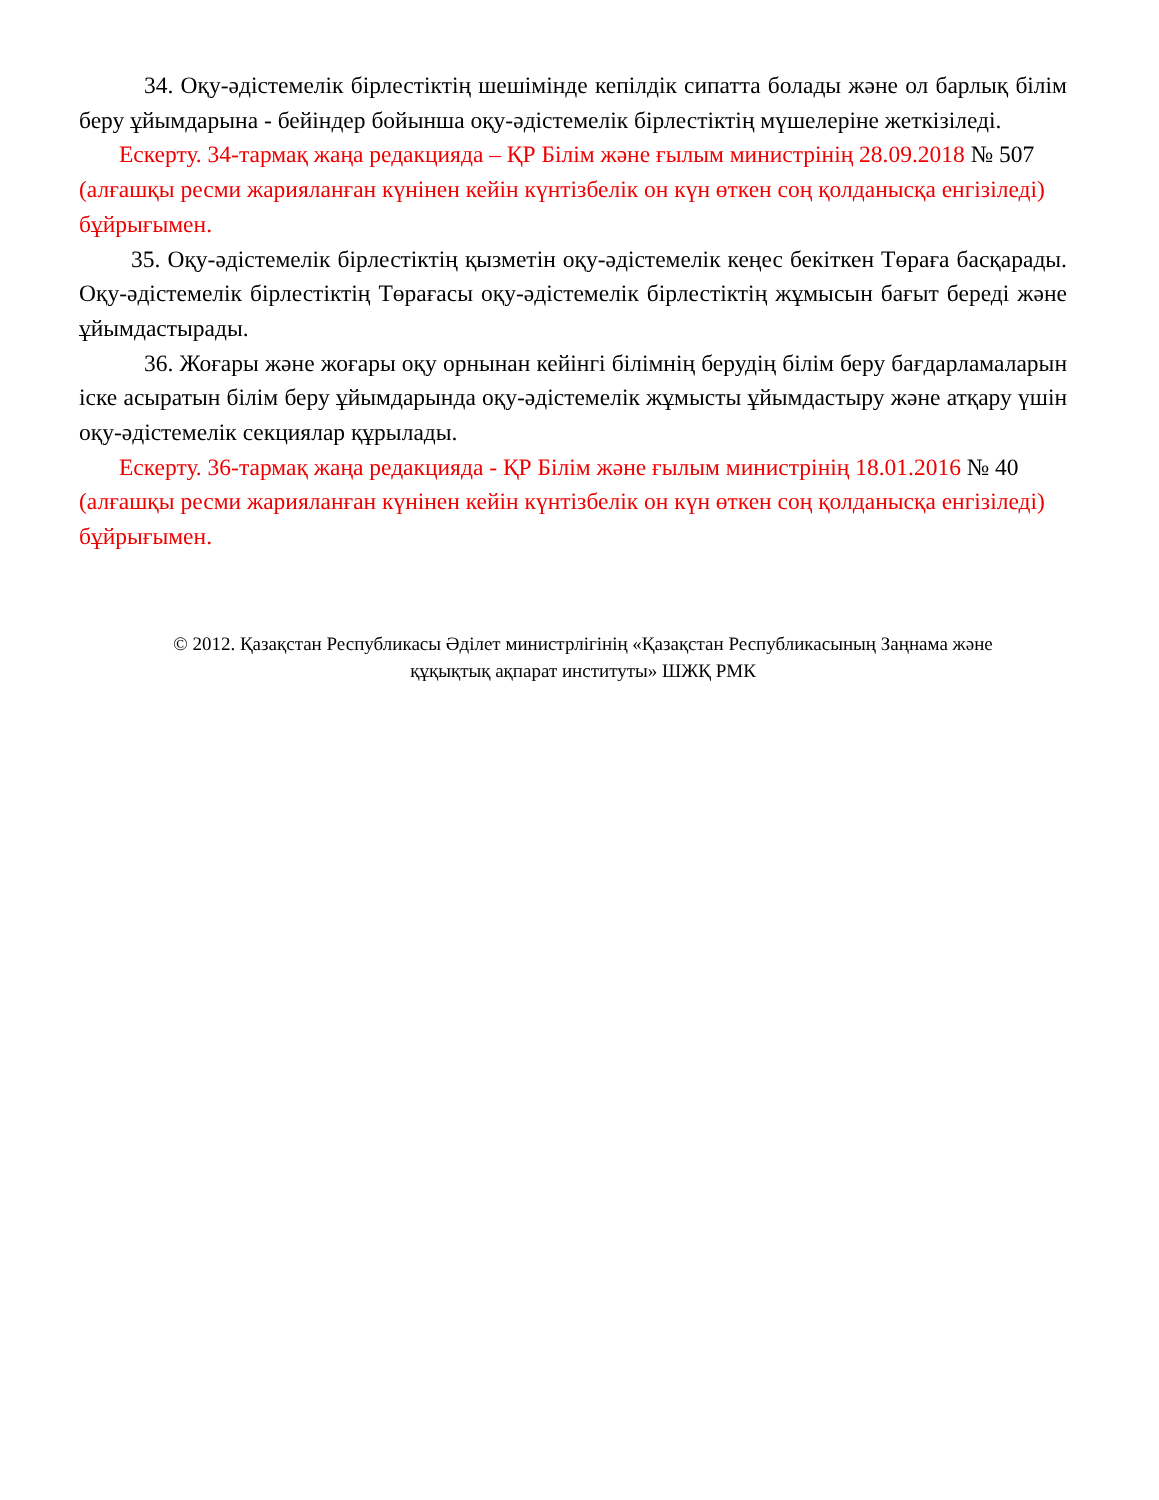34. Оқу-әдістемелік бірлестіктің шешімінде кепілдік сипатта болады және ол барлық білім беру ұйымдарына - бейіндер бойынша оқу-әдістемелік бірлестіктің мүшелеріне жеткізіледі.
Ескерту. 34-тармақ жаңа редакцияда – ҚР Білім және ғылым министрінің 28.09.2018 № 507 (алғашқы ресми жарияланған күнінен кейін күнтізбелік он күн өткен соң қолданысқа енгізіледі) бұйрығымен.
35. Оқу-әдістемелік бірлестіктің қызметін оқу-әдістемелік кеңес бекіткен Төраға басқарады. Оқу-әдістемелік бірлестіктің Төрағасы оқу-әдістемелік бірлестіктің жұмысын бағыт береді және ұйымдастырады.
36. Жоғары және жоғары оқу орнынан кейінгі білімнің берудің білім беру бағдарламаларын іске асыратын білім беру ұйымдарында оқу-әдістемелік жұмысты ұйымдастыру және атқару үшін оқу-әдістемелік секциялар құрылады.
Ескерту. 36-тармақ жаңа редакцияда - ҚР Білім және ғылым министрінің 18.01.2016 № 40 (алғашқы ресми жарияланған күнінен кейін күнтізбелік он күн өткен соң қолданысқа енгізіледі) бұйрығымен.
© 2012. Қазақстан Республикасы Әділет министрлігінің «Қазақстан Республикасының Заңнама және
құқықтық ақпарат институты» ШЖҚ РМК